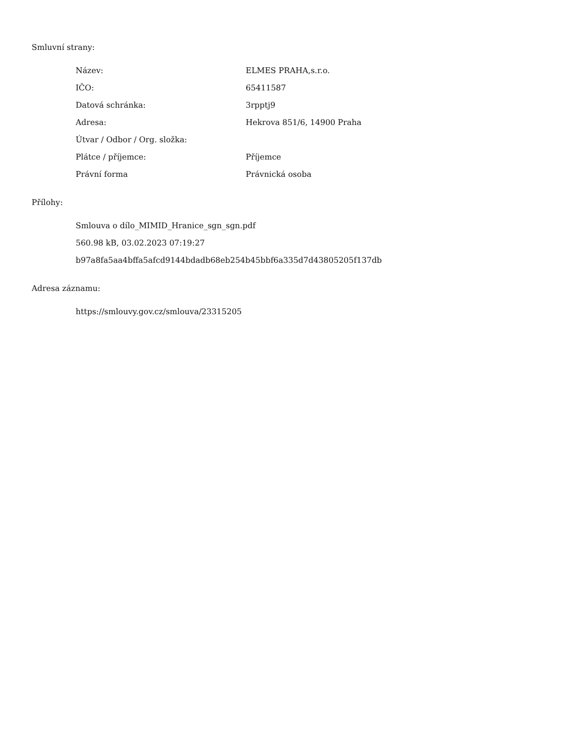Smluvní strany:
| Název: | ELMES PRAHA,s.r.o. |
| IČO: | 65411587 |
| Datová schránka: | 3rpptj9 |
| Adresa: | Hekrova 851/6, 14900 Praha |
| Útvar / Odbor / Org. složka: | |
| Plátce / příjemce: | Příjemce |
| Právní forma | Právnická osoba |
Přílohy:
Smlouva o dílo_MIMID_Hranice_sgn_sgn.pdf
560.98 kB, 03.02.2023 07:19:27
b97a8fa5aa4bffa5afcd9144bdadb68eb254b45bbf6a335d7d43805205f137db
Adresa záznamu:
https://smlouvy.gov.cz/smlouva/23315205